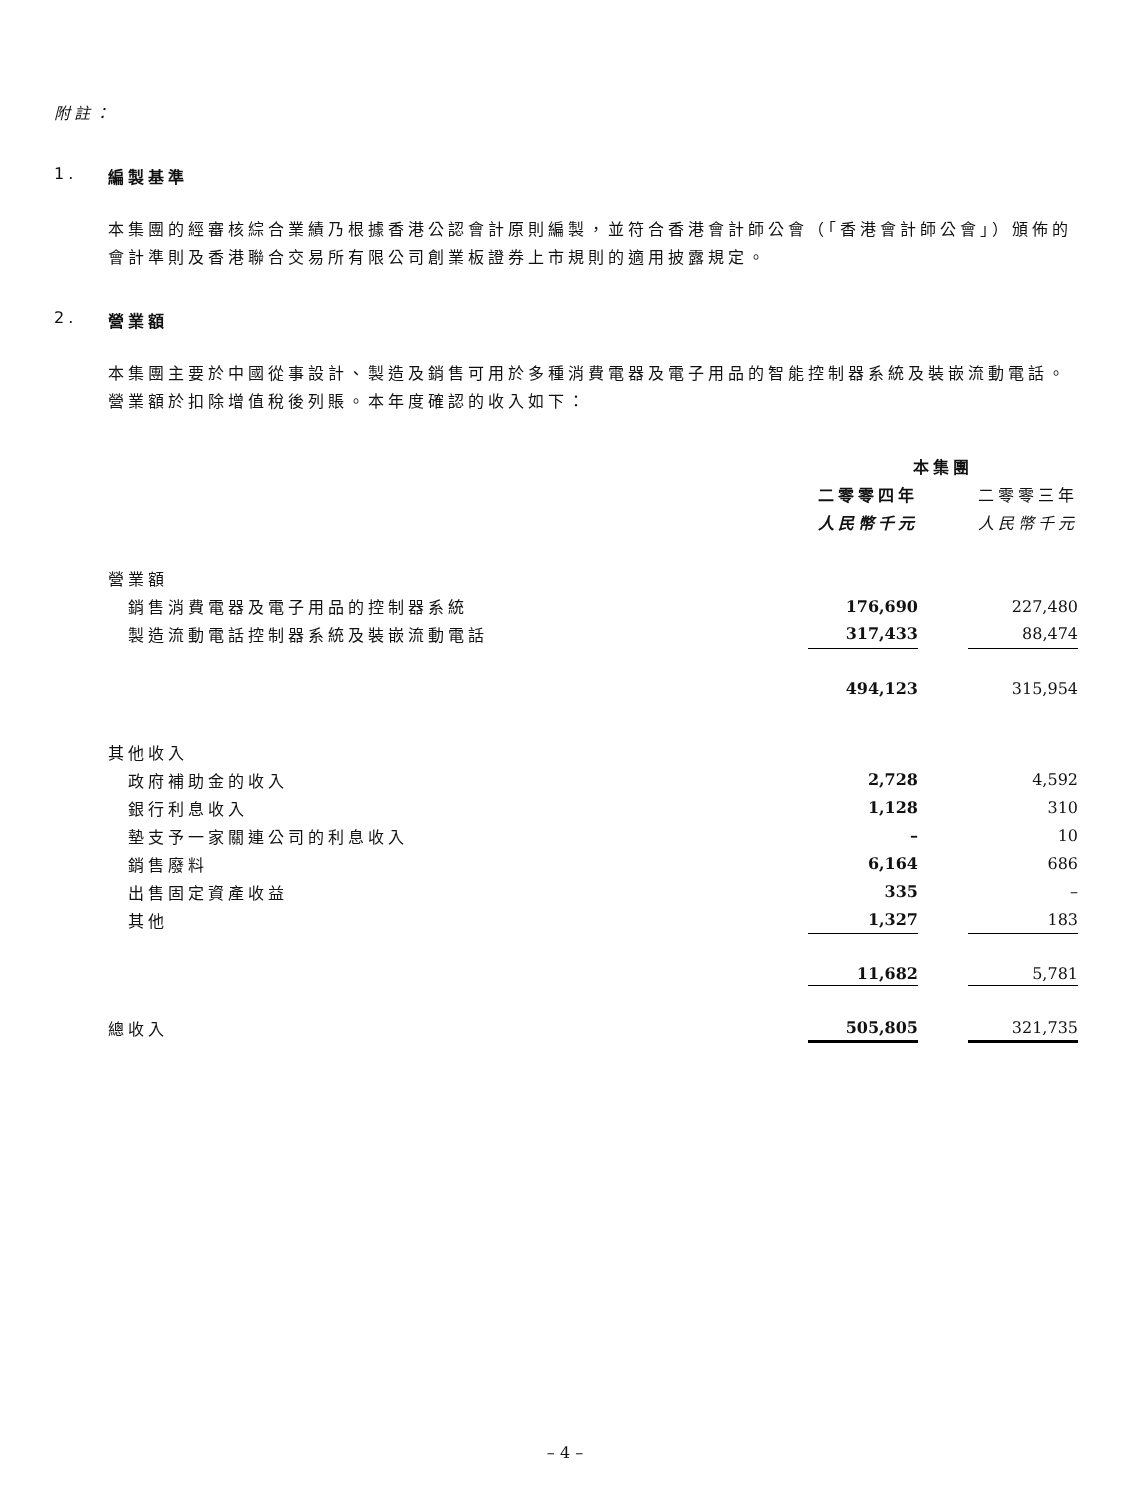附註：
1. 編製基準
本集團的經審核綜合業績乃根據香港公認會計原則編製，並符合香港會計師公會（「香港會計師公會」）頒佈的會計準則及香港聯合交易所有限公司創業板證券上市規則的適用披露規定。
2. 營業額
本集團主要於中國從事設計、製造及銷售可用於多種消費電器及電子用品的智能控制器系統及裝嵌流動電話。營業額於扣除增值稅後列賬。本年度確認的收入如下：
| | 本集團 | | |
| | 二零零四年 | | 二零零三年 |
| | 人民幣千元 | | 人民幣千元 |
| 營業額 | | | |
| 銷售消費電器及電子用品的控制器系統 | 176,690 | | 227,480 |
| 製造流動電話控制器系統及裝嵌流動電話 | 317,433 | | 88,474 |
| | 494,123 | | 315,954 |
| 其他收入 | | | |
| 政府補助金的收入 | 2,728 | | 4,592 |
| 銀行利息收入 | 1,128 | | 310 |
| 墊支予一家關連公司的利息收入 | – | | 10 |
| 銷售廢料 | 6,164 | | 686 |
| 出售固定資產收益 | 335 | | – |
| 其他 | 1,327 | | 183 |
| | 11,682 | | 5,781 |
| 總收入 | 505,805 | | 321,735 |
– 4 –